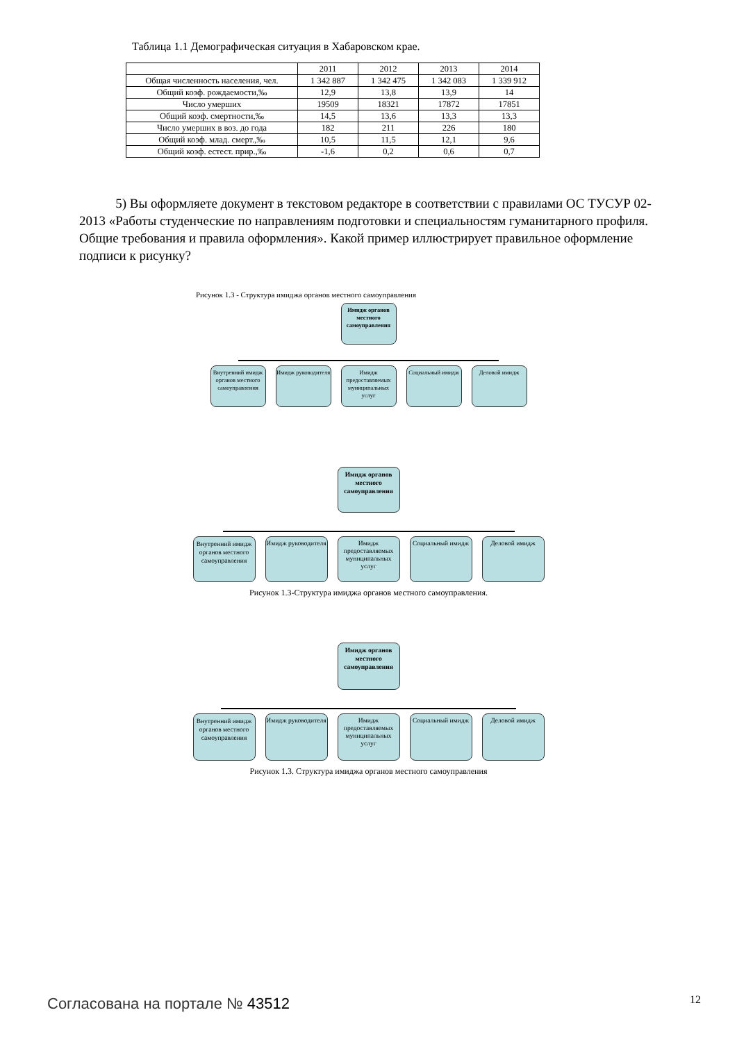Таблица 1.1 Демографическая ситуация в Хабаровском крае.
| | 2011 | 2012 | 2013 | 2014 |
| --- | --- | --- | --- | --- |
| Общая численность населения, чел. | 1 342 887 | 1 342 475 | 1 342 083 | 1 339 912 |
| Общий коэф. рождаемости,‰ | 12,9 | 13,8 | 13,9 | 14 |
| Число умерших | 19509 | 18321 | 17872 | 17851 |
| Общий коэф. смертности,‰ | 14,5 | 13,6 | 13,3 | 13,3 |
| Число умерших в воз. до года | 182 | 211 | 226 | 180 |
| Общий коэф. млад. смерт.,‰ | 10,5 | 11,5 | 12,1 | 9,6 |
| Общий коэф. естест. прир.,‰ | -1,6 | 0,2 | 0,6 | 0,7 |
5) Вы оформляете документ в текстовом редакторе в соответствии с правилами ОС ТУСУР 02-2013 «Работы студенческие по направлениям подготовки и специальностям гуманитарного профиля. Общие требования и правила оформления». Какой пример иллюстрирует правильное оформление подписи к рисунку?
Рисунок 1.3 - Структура имиджа органов местного самоуправления
Имидж органов местного самоуправления
Внутренний имидж органов местного самоуправления
Имидж руководителя
Имидж предоставляемых муниципальных услуг
Социальный имидж
Деловой имидж
Имидж органов местного самоуправления
Внутренний имидж органов местного самоуправления
Имидж руководителя
Имидж предоставляемых муниципальных услуг
Социальный имидж
Деловой имидж
Рисунок 1.3-Структура имиджа органов местного самоуправления.
Имидж органов местного самоуправления
Внутренний имидж органов местного самоуправления
Имидж руководителя
Имидж предоставляемых муниципальных услуг
Социальный имидж
Деловой имидж
Рисунок 1.3. Структура имиджа органов местного самоуправления
Согласована на портале № 43512 12